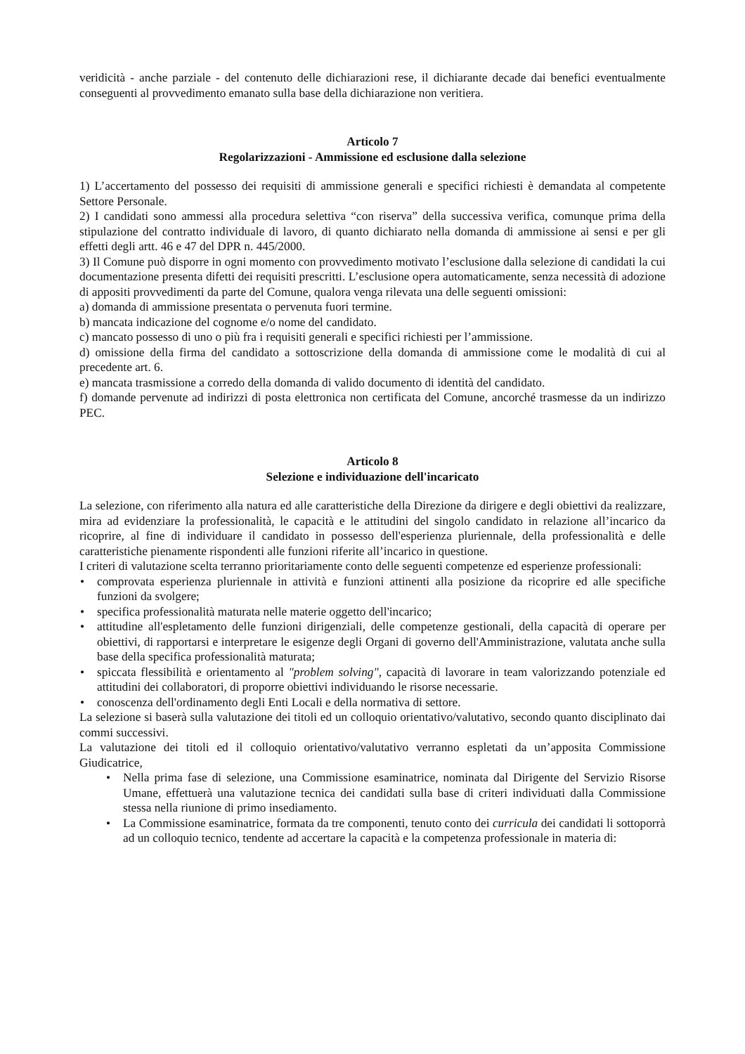veridicità - anche parziale - del contenuto delle dichiarazioni rese, il dichiarante decade dai benefici eventualmente conseguenti al provvedimento emanato sulla base della dichiarazione non veritiera.
Articolo 7
Regolarizzazioni - Ammissione ed esclusione dalla selezione
1) L’accertamento del possesso dei requisiti di ammissione generali e specifici richiesti è demandata al competente Settore Personale.
2) I candidati sono ammessi alla procedura selettiva “con riserva” della successiva verifica, comunque prima della stipulazione del contratto individuale di lavoro, di quanto dichiarato nella domanda di ammissione ai sensi e per gli effetti degli artt. 46 e 47 del DPR n. 445/2000.
3) Il Comune può disporre in ogni momento con provvedimento motivato l’esclusione dalla selezione di candidati la cui documentazione presenta difetti dei requisiti prescritti. L’esclusione opera automaticamente, senza necessità di adozione di appositi provvedimenti da parte del Comune, qualora venga rilevata una delle seguenti omissioni:
a) domanda di ammissione presentata o pervenuta fuori termine.
b) mancata indicazione del cognome e/o nome del candidato.
c) mancato possesso di uno o più fra i requisiti generali e specifici richiesti per l’ammissione.
d) omissione della firma del candidato a sottoscrizione della domanda di ammissione come le modalità di cui al precedente art. 6.
e) mancata trasmissione a corredo della domanda di valido documento di identità del candidato.
f) domande pervenute ad indirizzi di posta elettronica non certificata del Comune, ancorché trasmesse da un indirizzo PEC.
Articolo 8
Selezione e individuazione dell'incaricato
La selezione, con riferimento alla natura ed alle caratteristiche della Direzione da dirigere e degli obiettivi da realizzare, mira ad evidenziare la professionalità, le capacità e le attitudini del singolo candidato in relazione all’incarico da ricoprire, al fine di individuare il candidato in possesso dell'esperienza pluriennale, della professionalità e delle caratteristiche pienamente rispondenti alle funzioni riferite all’incarico in questione.
I criteri di valutazione scelta terranno prioritariamente conto delle seguenti competenze ed esperienze professionali:
• comprovata esperienza pluriennale in attività e funzioni attinenti alla posizione da ricoprire ed alle specifiche funzioni da svolgere;
• specifica professionalità maturata nelle materie oggetto dell'incarico;
• attitudine all'espletamento delle funzioni dirigenziali, delle competenze gestionali, della capacità di operare per obiettivi, di rapportarsi e interpretare le esigenze degli Organi di governo dell'Amministrazione, valutata anche sulla base della specifica professionalità maturata;
• spiccata flessibilità e orientamento al "problem solving", capacità di lavorare in team valorizzando potenziale ed attitudini dei collaboratori, di proporre obiettivi individuando le risorse necessarie.
• conoscenza dell'ordinamento degli Enti Locali e della normativa di settore.
La selezione si baserà sulla valutazione dei titoli ed un colloquio orientativo/valutativo, secondo quanto disciplinato dai commi successivi.
La valutazione dei titoli ed il colloquio orientativo/valutativo verranno espletati da un’apposita Commissione Giudicatrice,
• Nella prima fase di selezione, una Commissione esaminatrice, nominata dal Dirigente del Servizio Risorse Umane, effettuerà una valutazione tecnica dei candidati sulla base di criteri individuati dalla Commissione stessa nella riunione di primo insediamento.
• La Commissione esaminatrice, formata da tre componenti, tenuto conto dei curricula dei candidati li sottoporrà ad un colloquio tecnico, tendente ad accertare la capacità e la competenza professionale in materia di: